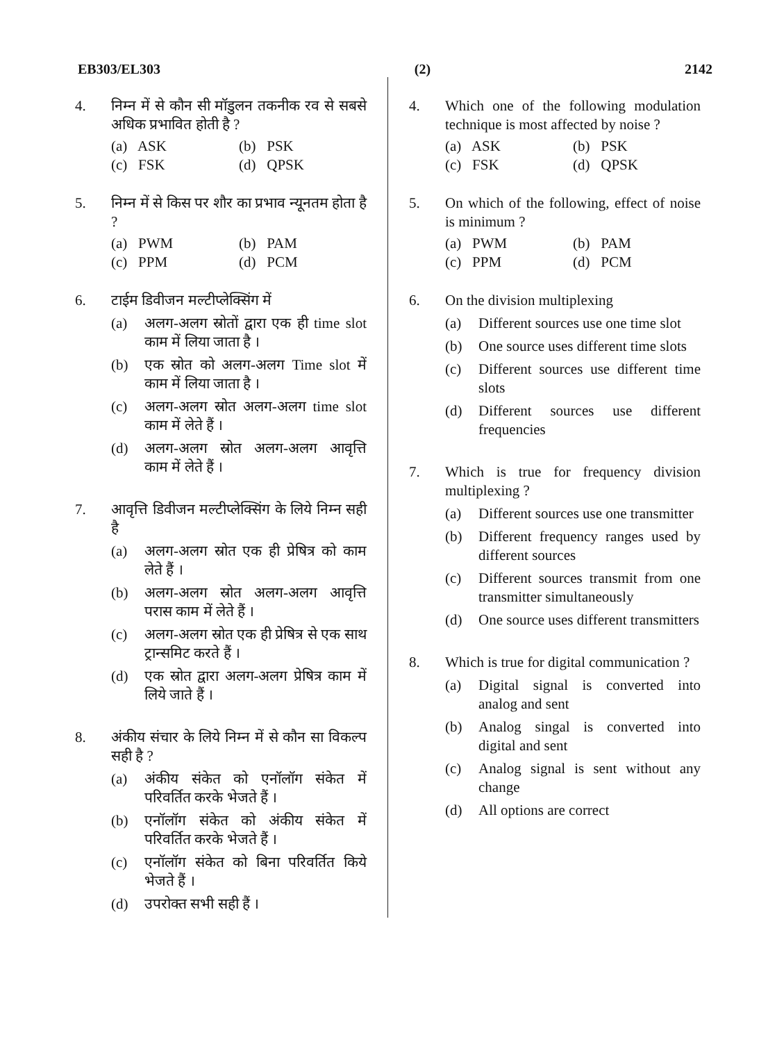EB303/EL303 (2) 2142
4. निम्न में से कौन सी मॉडुलन तकनीक रव से सबसे अधिक प्रभावित होती है ?
(a) ASK
(b) PSK
(c) FSK
(d) QPSK
5. निम्न में से किस पर शौर का प्रभाव न्यूनतम होता है ?
(a) PWM
(b) PAM
(c) PPM
(d) PCM
6. टाईम डिवीजन मल्टीप्लेक्सिंग में
(a) अलग-अलग स्रोतों द्वारा एक ही time slot काम में लिया जाता है ।
(b) एक स्रोत को अलग-अलग Time slot में काम में लिया जाता है ।
(c) अलग-अलग स्रोत अलग-अलग time slot काम में लेते हैं ।
(d) अलग-अलग स्रोत अलग-अलग आवृत्ति काम में लेते हैं ।
7. आवृत्ति डिवीजन मल्टीप्लेक्सिंग के लिये निम्न सही है
(a) अलग-अलग स्रोत एक ही प्रेषित्र को काम लेते हैं ।
(b) अलग-अलग स्रोत अलग-अलग आवृत्ति परास काम में लेते हैं ।
(c) अलग-अलग स्रोत एक ही प्रेषित्र से एक साथ ट्रान्समिट करते हैं ।
(d) एक स्रोत द्वारा अलग-अलग प्रेषित्र काम में लिये जाते हैं ।
8. अंकीय संचार के लिये निम्न में से कौन सा विकल्प सही है ?
(a) अंकीय संकेत को एनॉलॉग संकेत में परिवर्तित करके भेजते हैं ।
(b) एनॉलॉग संकेत को अंकीय संकेत में परिवर्तित करके भेजते हैं ।
(c) एनॉलॉग संकेत को बिना परिवर्तित किये भेजते हैं ।
(d) उपरोक्त सभी सही हैं ।
4. Which one of the following modulation technique is most affected by noise ?
(a) ASK
(b) PSK
(c) FSK
(d) QPSK
5. On which of the following, effect of noise is minimum ?
(a) PWM
(b) PAM
(c) PPM
(d) PCM
6. On the division multiplexing
(a) Different sources use one time slot
(b) One source uses different time slots
(c) Different sources use different time slots
(d) Different sources use different frequencies
7. Which is true for frequency division multiplexing ?
(a) Different sources use one transmitter
(b) Different frequency ranges used by different sources
(c) Different sources transmit from one transmitter simultaneously
(d) One source uses different transmitters
8. Which is true for digital communication ?
(a) Digital signal is converted into analog and sent
(b) Analog singal is converted into digital and sent
(c) Analog signal is sent without any change
(d) All options are correct